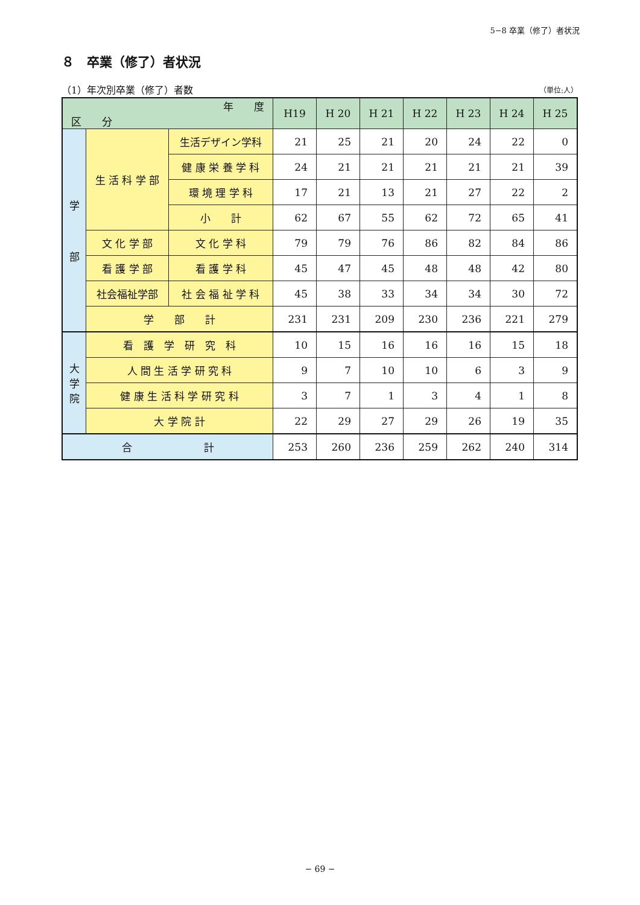5−8 卒業（修了）者状況
８　卒業（修了）者状況
（1）年次別卒業（修了）者数 （単位:人）
| 年 度 区 分 | | | H19 | H 20 | H 21 | H 22 | H 23 | H 24 | H 25 |
| --- | --- | --- | --- | --- | --- | --- | --- | --- | --- |
| 学 部 | 生 活 科 学 部 | 生活デザイン学科 | 21 | 25 | 21 | 20 | 24 | 22 | 0 |
| | | 健 康 栄 養 学 科 | 24 | 21 | 21 | 21 | 21 | 21 | 39 |
| | | 環 境 理 学 科 | 17 | 21 | 13 | 21 | 27 | 22 | 2 |
| | | 小 計 | 62 | 67 | 55 | 62 | 72 | 65 | 41 |
| | 文 化 学 部 | 文 化 学 科 | 79 | 79 | 76 | 86 | 82 | 84 | 86 |
| | 看 護 学 部 | 看 護 学 科 | 45 | 47 | 45 | 48 | 48 | 42 | 80 |
| | 社会福祉学部 | 社 会 福 祉 学 科 | 45 | 38 | 33 | 34 | 34 | 30 | 72 |
| | 学 部 計 | | 231 | 231 | 209 | 230 | 236 | 221 | 279 |
| 大 学 院 | 看 護 学 研 究 科 | | 10 | 15 | 16 | 16 | 16 | 15 | 18 |
| | 人 間 生 活 学 研 究 科 | | 9 | 7 | 10 | 10 | 6 | 3 | 9 |
| | 健 康 生 活 科 学 研 究 科 | | 3 | 7 | 1 | 3 | 4 | 1 | 8 |
| | 大 学 院 計 | | 22 | 29 | 27 | 29 | 26 | 19 | 35 |
| 合 計 | | | 253 | 260 | 236 | 259 | 262 | 240 | 314 |
− 69 −